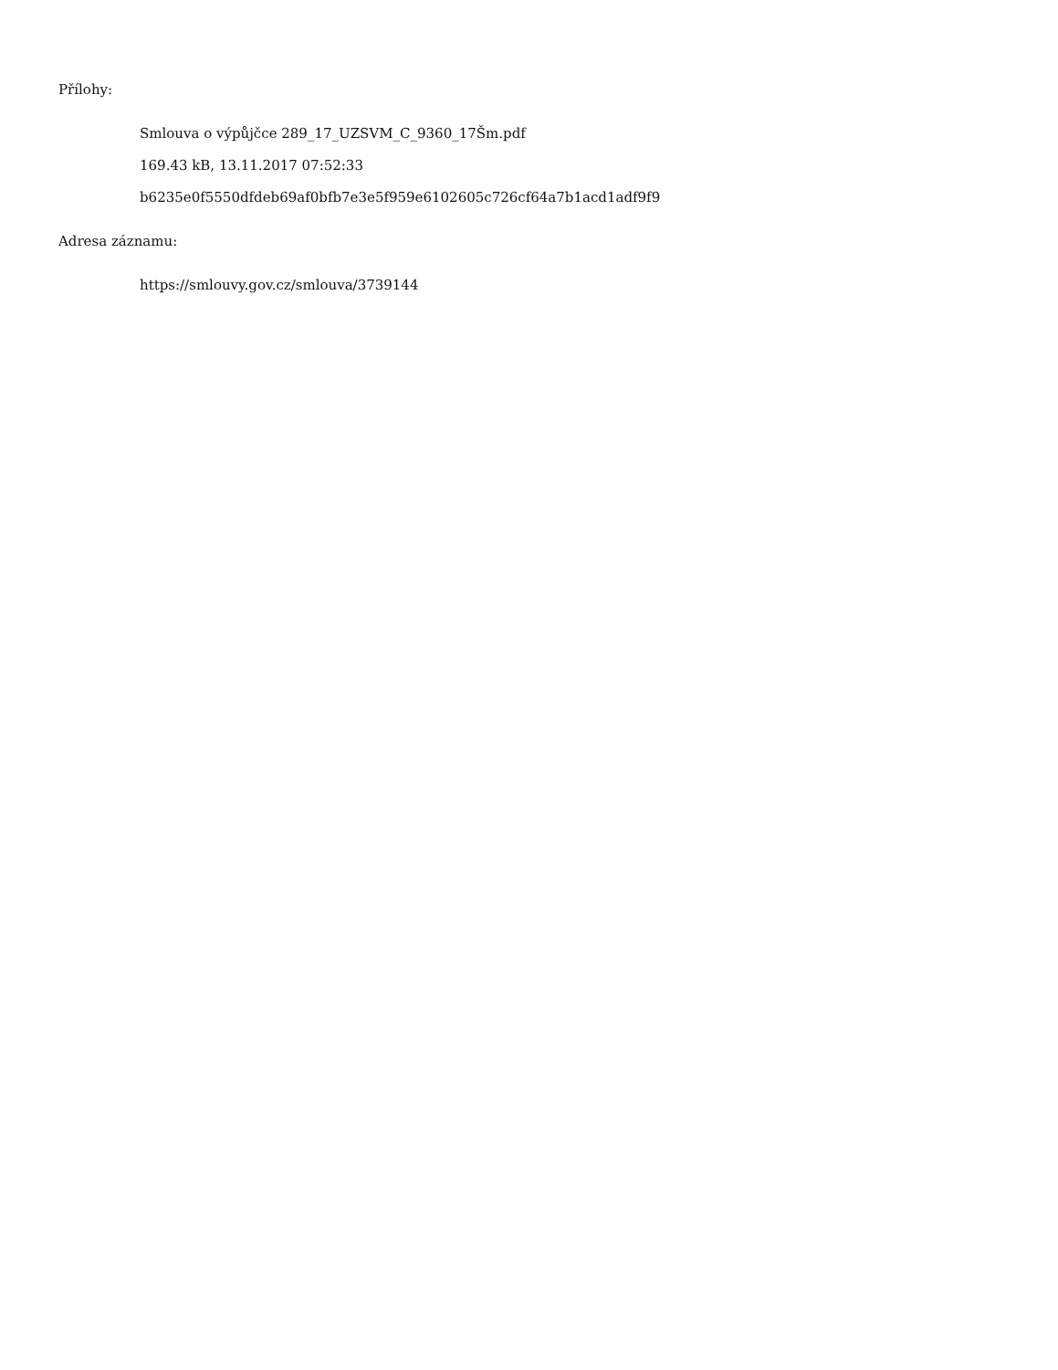Přílohy:
Smlouva o výpůjčce 289_17_UZSVM_C_9360_17Šm.pdf
169.43 kB, 13.11.2017 07:52:33
b6235e0f5550dfdeb69af0bfb7e3e5f959e6102605c726cf64a7b1acd1adf9f9
Adresa záznamu:
https://smlouvy.gov.cz/smlouva/3739144